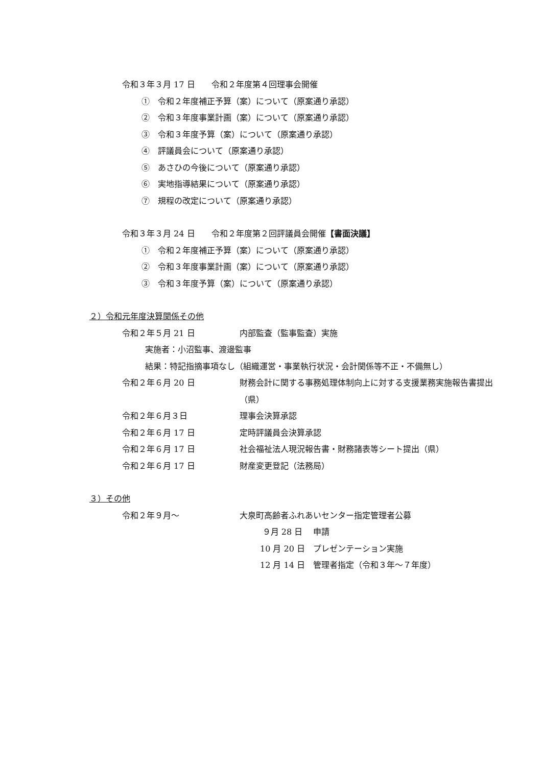令和３年３月 17 日　　令和２年度第４回理事会開催
①　令和２年度補正予算（案）について（原案通り承認）
②　令和３年度事業計画（案）について（原案通り承認）
③　令和３年度予算（案）について（原案通り承認）
④　評議員会について（原案通り承認）
⑤　あさひの今後について（原案通り承認）
⑥　実地指導結果について（原案通り承認）
⑦　規程の改定について（原案通り承認）
令和３年３月 24 日　　令和２年度第２回評議員会開催【書面決議】
①　令和２年度補正予算（案）について（原案通り承認）
②　令和３年度事業計画（案）について（原案通り承認）
③　令和３年度予算（案）について（原案通り承認）
２）令和元年度決算関係その他
令和２年５月 21 日 内部監査（監事監査）実施
実施者：小沼監事、渡邊監事
結果：特記指摘事項なし（組織運営・事業執行状況・会計関係等不正・不備無し）
令和２年６月 20 日 財務会計に関する事務処理体制向上に対する支援業務実施報告書提出（県）
令和２年６月３日 理事会決算承認
令和２年６月 17 日 定時評議員会決算承認
令和２年６月 17 日 社会福祉法人現況報告書・財務諸表等シート提出（県）
令和２年６月 17 日 財産変更登記（法務局）
３）その他
令和２年９月～ 大泉町高齢者ふれあいセンター指定管理者公募
９月 28 日 申請
10 月 20 日 プレゼンテーション実施
12 月 14 日 管理者指定（令和３年～７年度）